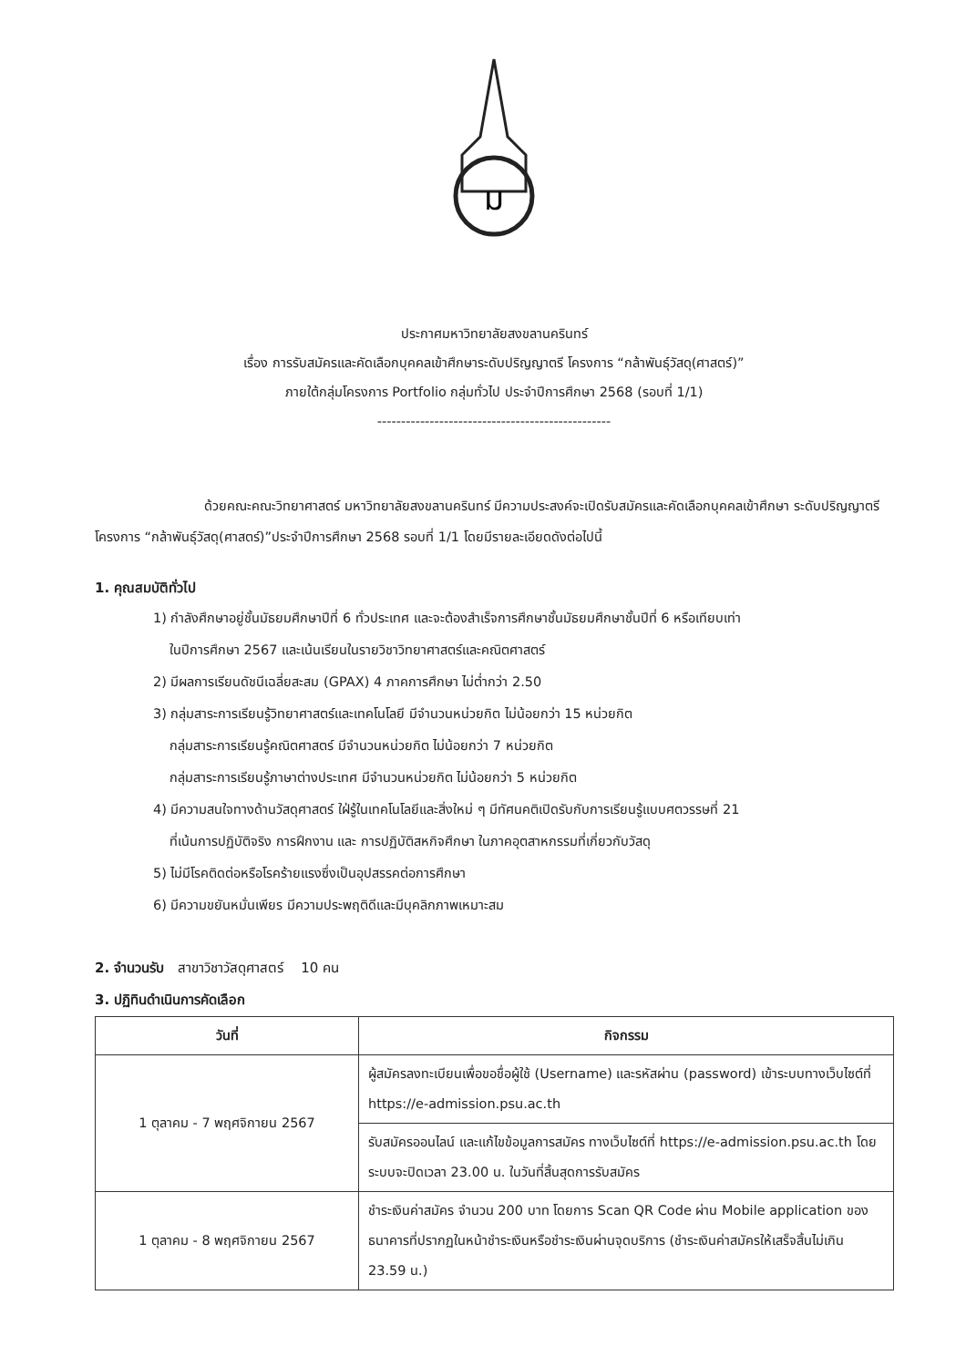ม
ประกาศมหาวิทยาลัยสงขลานครินทร์
เรื่อง การรับสมัครและคัดเลือกบุคคลเข้าศึกษาระดับปริญญาตรี โครงการ “กล้าพันธุ์วัสดุ(ศาสตร์)”
ภายใต้กลุ่มโครงการ Portfolio กลุ่มทั่วไป ประจำปีการศึกษา 2568 (รอบที่ 1/1)
-------------------------------------------------
ด้วยคณะคณะวิทยาศาสตร์ มหาวิทยาลัยสงขลานครินทร์ มีความประสงค์จะเปิดรับสมัครและคัดเลือกบุคคลเข้าศึกษา ระดับปริญญาตรี โครงการ “กล้าพันธุ์วัสดุ(ศาสตร์)”ประจำปีการศึกษา 2568 รอบที่ 1/1 โดยมีรายละเอียดดังต่อไปนี้
1. คุณสมบัติทั่วไป
1) กำลังศึกษาอยู่ชั้นมัธยมศึกษาปีที่ 6 ทั่วประเทศ และจะต้องสำเร็จการศึกษาชั้นมัธยมศึกษาชั้นปีที่ 6 หรือเทียบเท่า
ในปีการศึกษา 2567 และเน้นเรียนในรายวิชาวิทยาศาสตร์และคณิตศาสตร์
2) มีผลการเรียนดัชนีเฉลี่ยสะสม (GPAX) 4 ภาคการศึกษา ไม่ต่ำกว่า 2.50
3) กลุ่มสาระการเรียนรู้วิทยาศาสตร์และเทคโนโลยี มีจำนวนหน่วยกิต ไม่น้อยกว่า 15 หน่วยกิต
กลุ่มสาระการเรียนรู้คณิตศาสตร์ มีจำนวนหน่วยกิต ไม่น้อยกว่า 7 หน่วยกิต
กลุ่มสาระการเรียนรู้ภาษาต่างประเทศ มีจำนวนหน่วยกิต ไม่น้อยกว่า 5 หน่วยกิต
4) มีความสนใจทางด้านวัสดุศาสตร์ ใฝ่รู้ในเทคโนโลยีและสิ่งใหม่ ๆ มีทัศนคติเปิดรับกับการเรียนรู้แบบศตวรรษที่ 21
ที่เน้นการปฏิบัติจริง การฝึกงาน และ การปฏิบัติสหกิจศึกษา ในภาคอุตสาหกรรมที่เกี่ยวกับวัสดุ
5) ไม่มีโรคติดต่อหรือโรคร้ายแรงซึ่งเป็นอุปสรรคต่อการศึกษา
6) มีความขยันหมั่นเพียร มีความประพฤติดีและมีบุคลิกภาพเหมาะสม
2. จำนวนรับ สาขาวิชาวัสดุศาสตร์ 10 คน
3. ปฏิทินดำเนินการคัดเลือก
| วันที่ | กิจกรรม |
| --- | --- |
| 1 ตุลาคม - 7 พฤศจิกายน 2567 | ผู้สมัครลงทะเบียนเพื่อขอชื่อผู้ใช้ (Username) และรหัสผ่าน (password) เข้าระบบทางเว็บไซต์ที่ https://e-admission.psu.ac.th |
| | รับสมัครออนไลน์ และแก้ไขข้อมูลการสมัคร ทางเว็บไซต์ที่ https://e-admission.psu.ac.th โดยระบบจะปิดเวลา 23.00 น. ในวันที่สิ้นสุดการรับสมัคร |
| 1 ตุลาคม - 8 พฤศจิกายน 2567 | ชำระเงินค่าสมัคร จำนวน 200 บาท โดยการ Scan QR Code ผ่าน Mobile application ของธนาคารที่ปรากฏในหน้าชำระเงินหรือชำระเงินผ่านจุดบริการ (ชำระเงินค่าสมัครให้เสร็จสิ้นไม่เกิน 23.59 น.) |